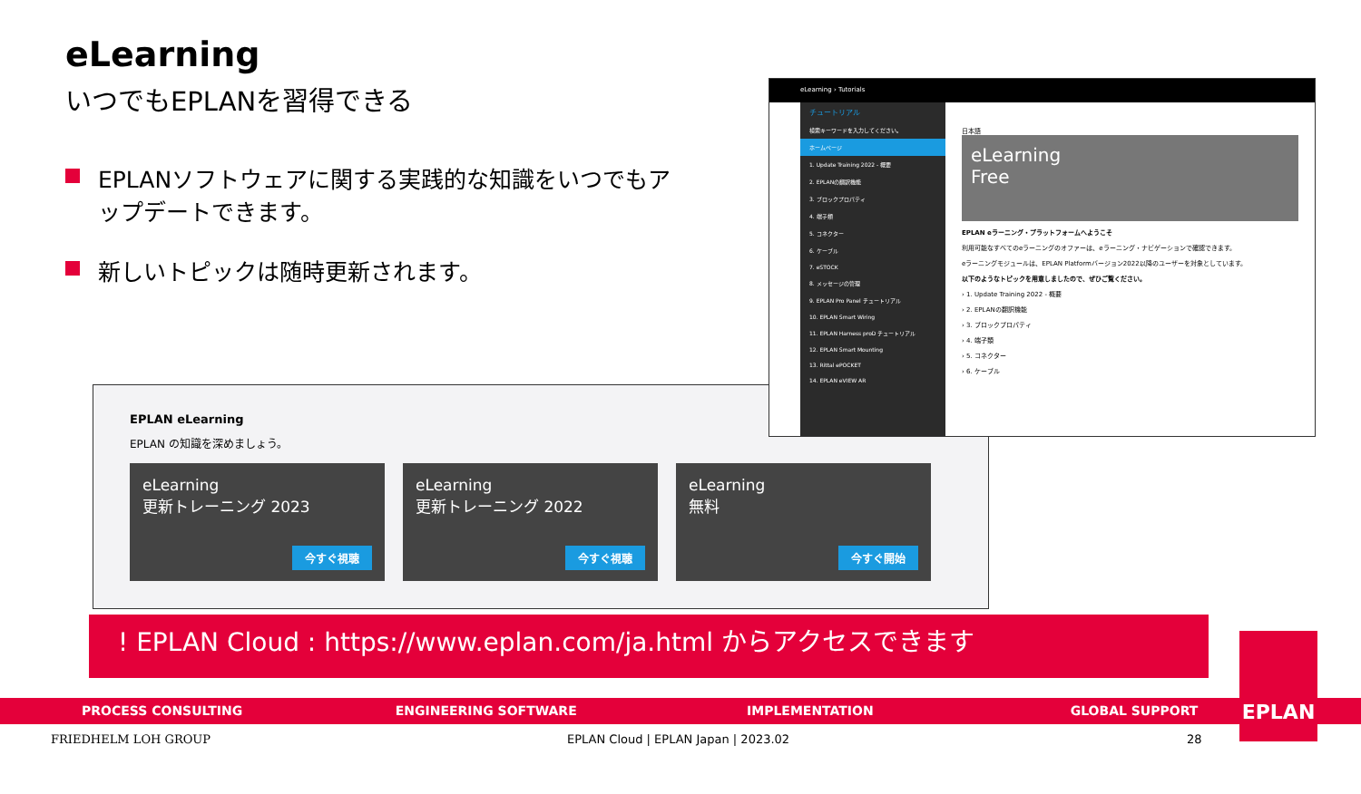eLearning
いつでもEPLANを習得できる
EPLANソフトウェアに関する実践的な知識をいつでもアップデートできます。
新しいトピックは随時更新されます。
EPLAN eLearning
EPLAN の知識を深めましょう。
eLearning
更新トレーニング 2023
今すぐ視聴
eLearning
更新トレーニング 2022
今すぐ視聴
eLearning
無料
今すぐ開始
eLearning › Tutorials
チュートリアル
検索キーワードを入力してください。
ホームページ
1. Update Training 2022 - 概要
2. EPLANの翻訳機能
3. ブロックプロパティ
4. 端子類
5. コネクター
6. ケーブル
7. eSTOCK
8. メッセージの管理
9. EPLAN Pro Panel チュートリアル
10. EPLAN Smart Wiring
11. EPLAN Harness proD チュートリアル
12. EPLAN Smart Mounting
13. Rittal ePOCKET
14. EPLAN eVIEW AR
日本語
eLearning
Free
EPLAN eラーニング・プラットフォームへようこそ
利用可能なすべてのeラーニングのオファーは、eラーニング・ナビゲーションで確認できます。
eラーニングモジュールは、EPLAN Platformバージョン2022以降のユーザーを対象としています。
以下のようなトピックを用意しましたので、ぜひご覧ください。
› 1. Update Training 2022 - 概要
› 2. EPLANの翻訳機能
› 3. ブロックプロパティ
› 4. 端子類
› 5. コネクター
› 6. ケーブル
! EPLAN Cloud : https://www.eplan.com/ja.html からアクセスできます
PROCESS CONSULTING ENGINEERING SOFTWARE IMPLEMENTATION GLOBAL SUPPORT
EPLAN
FRIEDHELM LOH GROUP
EPLAN Cloud | EPLAN Japan | 2023.02
28